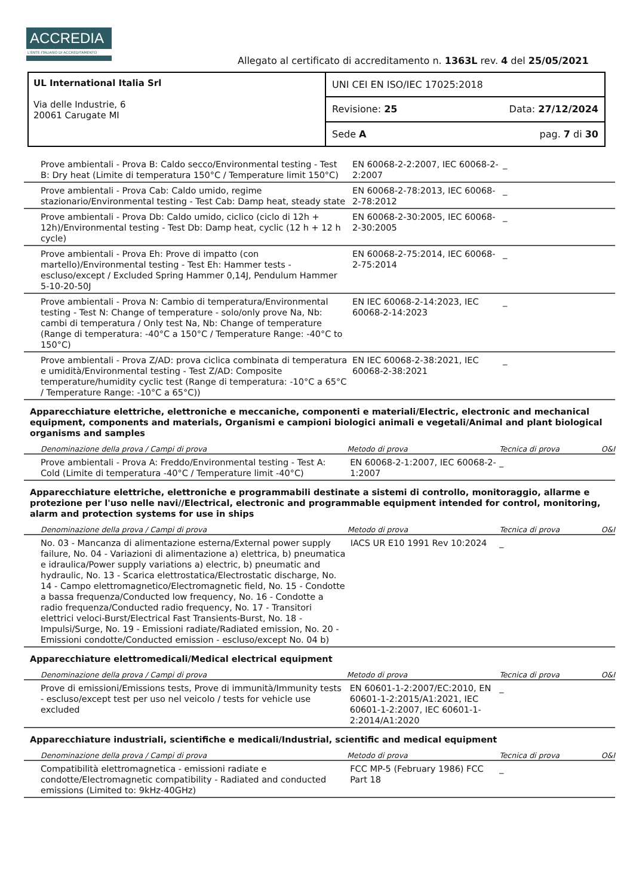ACCREDIA
L'ENTE ITALIANO DI ACCREDITAMENTO
Allegato al certificato di accreditamento n. 1363L rev. 4 del 25/05/2021
UL International Italia Srl
Via delle Industrie, 6
20061 Carugate MI
UNI CEI EN ISO/IEC 17025:2018
Revisione: 25 Data: 27/12/2024
Sede A pag. 7 di 30
| Prove ambientali - Prova B: Caldo secco/Environmental testing - Test B: Dry heat (Limite di temperatura 150°C / Temperature limit 150°C) | EN 60068-2-2:2007, IEC 60068-2-2:2007 | _ | |
| Prove ambientali - Prova Cab: Caldo umido, regime stazionario/Environmental testing - Test Cab: Damp heat, steady state | EN 60068-2-78:2013, IEC 60068-2-78:2012 | _ | |
| Prove ambientali - Prova Db: Caldo umido, ciclico (ciclo di 12h + 12h)/Environmental testing - Test Db: Damp heat, cyclic (12 h + 12 h cycle) | EN 60068-2-30:2005, IEC 60068-2-30:2005 | _ | |
| Prove ambientali - Prova Eh: Prove di impatto (con martello)/Environmental testing - Test Eh: Hammer tests - escluso/except / Excluded Spring Hammer 0,14J, Pendulum Hammer 5-10-20-50J | EN 60068-2-75:2014, IEC 60068-2-75:2014 | _ | |
| Prove ambientali - Prova N: Cambio di temperatura/Environmental testing - Test N: Change of temperature - solo/only prove Na, Nb: cambi di temperatura / Only test Na, Nb: Change of temperature (Range di temperatura: -40°C a 150°C / Temperature Range: -40°C to 150°C) | EN IEC 60068-2-14:2023, IEC 60068-2-14:2023 | _ | |
| Prove ambientali - Prova Z/AD: prova ciclica combinata di temperatura e umidità/Environmental testing - Test Z/AD: Composite temperature/humidity cyclic test (Range di temperatura: -10°C a 65°C / Temperature Range: -10°C a 65°C)) | EN IEC 60068-2-38:2021, IEC 60068-2-38:2021 | _ | |
Apparecchiature elettriche, elettroniche e meccaniche, componenti e materiali/Electric, electronic and mechanical equipment, components and materials, Organismi e campioni biologici animali e vegetali/Animal and plant biological organisms and samples
| Denominazione della prova / Campi di prova | Metodo di prova | Tecnica di prova | O&I |
| --- | --- | --- | --- |
| Prove ambientali - Prova A: Freddo/Environmental testing - Test A: Cold (Limite di temperatura -40°C / Temperature limit -40°C) | EN 60068-2-1:2007, IEC 60068-2-1:2007 | _ | |
Apparecchiature elettriche, elettroniche e programmabili destinate a sistemi di controllo, monitoraggio, allarme e protezione per l'uso nelle navi//Electrical, electronic and programmable equipment intended for control, monitoring, alarm and protection systems for use in ships
| Denominazione della prova / Campi di prova | Metodo di prova | Tecnica di prova | O&I |
| --- | --- | --- | --- |
| No. 03 - Mancanza di alimentazione esterna/External power supply failure, No. 04 - Variazioni di alimentazione a) elettrica, b) pneumatica e idraulica/Power supply variations a) electric, b) pneumatic and hydraulic, No. 13 - Scarica elettrostatica/Electrostatic discharge, No. 14 - Campo elettromagnetico/Electromagnetic field, No. 15 - Condotte a bassa frequenza/Conducted low frequency, No. 16 - Condotte a radio frequenza/Conducted radio frequency, No. 17 - Transitori elettrici veloci-Burst/Electrical Fast Transients-Burst, No. 18 - Impulsi/Surge, No. 19 - Emissioni radiate/Radiated emission, No. 20 - Emissioni condotte/Conducted emission - escluso/except No. 04 b) | IACS UR E10 1991 Rev 10:2024 | _ | |
Apparecchiature elettromedicali/Medical electrical equipment
| Denominazione della prova / Campi di prova | Metodo di prova | Tecnica di prova | O&I |
| --- | --- | --- | --- |
| Prove di emissioni/Emissions tests, Prove di immunità/Immunity tests - escluso/except test per uso nel veicolo / tests for vehicle use excluded | EN 60601-1-2:2007/EC:2010, EN 60601-1-2:2015/A1:2021, IEC 60601-1-2:2007, IEC 60601-1-2:2014/A1:2020 | _ | |
Apparecchiature industriali, scientifiche e medicali/Industrial, scientific and medical equipment
| Denominazione della prova / Campi di prova | Metodo di prova | Tecnica di prova | O&I |
| --- | --- | --- | --- |
| Compatibilità elettromagnetica - emissioni radiate e condotte/Electromagnetic compatibility - Radiated and conducted emissions (Limited to: 9kHz-40GHz) | FCC MP-5 (February 1986) FCC Part 18 | _ | |